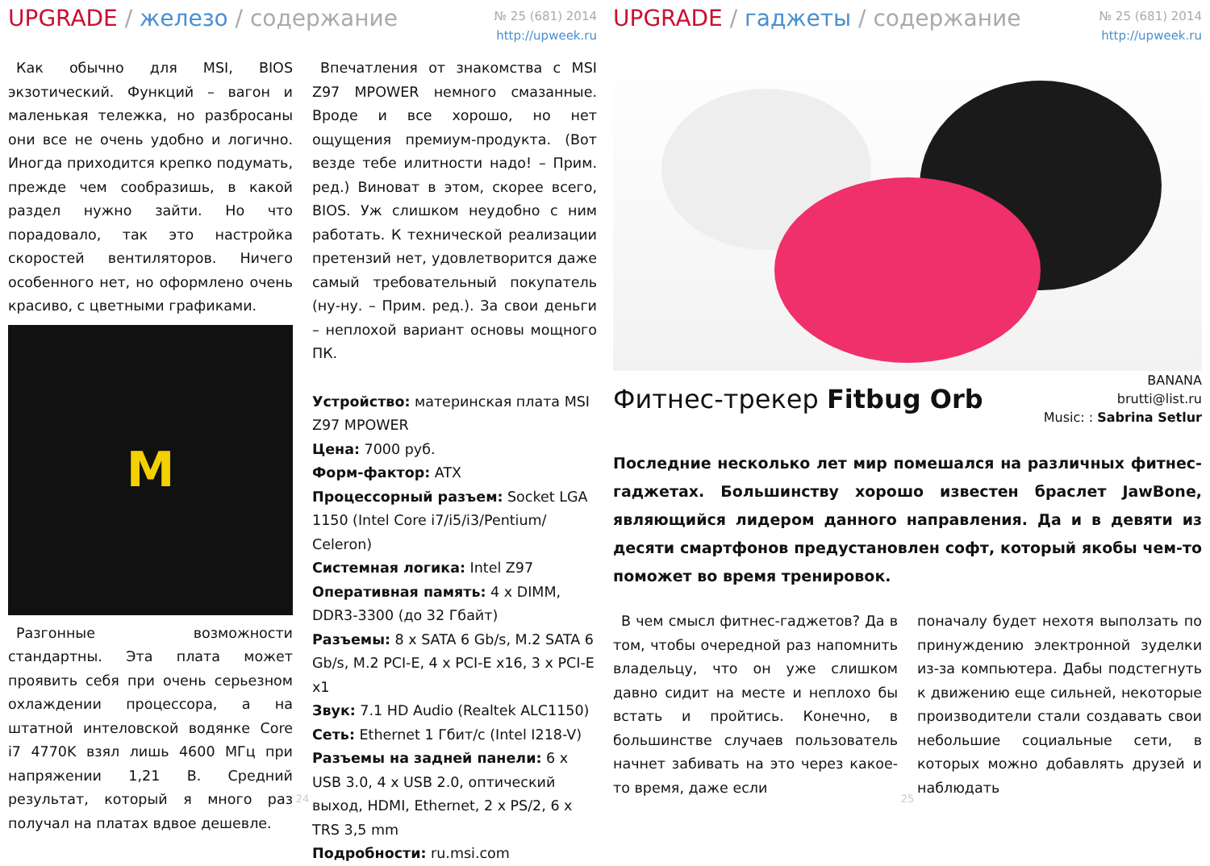UPGRADE / железо / содержание
№ 25 (681) 2014
http://upweek.ru
Как обычно для MSI, BIOS экзотический. Функций – вагон и маленькая тележка, но разбросаны они все не очень удобно и логично. Иногда приходится крепко подумать, прежде чем сообразишь, в какой раздел нужно зайти. Но что порадовало, так это настройка скоростей вентиляторов. Ничего особенного нет, но оформлено очень красиво, с цветными графиками.
M
Разгонные возможности стандартны. Эта плата может проявить себя при очень серьезном охлаждении процессора, а на штатной интеловской водянке Core i7 4770K взял лишь 4600 МГц при напряжении 1,21 В. Средний результат, который я много раз получал на платах вдвое дешевле.
Впечатления от знакомства с MSI Z97 MPOWER немного смазанные. Вроде и все хорошо, но нет ощущения премиум-продукта. (Вот везде тебе илитности надо! – Прим. ред.) Виноват в этом, скорее всего, BIOS. Уж слишком неудобно с ним работать. К технической реализации претензий нет, удовлетворится даже самый требовательный покупатель (ну-ну. – Прим. ред.). За свои деньги – неплохой вариант основы мощного ПК.
Устройство: материнская плата MSI Z97 MPOWER
Цена: 7000 руб.
Форм-фактор: ATX
Процессорный разъем: Socket LGA 1150 (Intel Core i7/i5/i3/Pentium/ Celeron)
Системная логика: Intel Z97
Оперативная память: 4 x DIMM, DDR3-3300 (до 32 Гбайт)
Разъемы: 8 x SATA 6 Gb/s, M.2 SATA 6 Gb/s, M.2 PCI-E, 4 x PCI-E x16, 3 x PCI-E x1
Звук: 7.1 HD Audio (Realtek ALC1150)
Сеть: Ethernet 1 Гбит/с (Intel I218-V)
Разъемы на задней панели: 6 x USB 3.0, 4 x USB 2.0, оптический выход, HDMI, Ethernet, 2 x PS/2, 6 x TRS 3,5 mm
Подробности: ru.msi.com
24
UPGRADE / гаджеты / содержание
№ 25 (681) 2014
http://upweek.ru
Фитнес-трекер Fitbug Orb
BANANA
brutti@list.ru
Music: : Sabrina Setlur
Последние несколько лет мир помешался на различных фитнес-гаджетах. Большинству хорошо известен браслет JawBone, являющийся лидером данного направления. Да и в девяти из десяти смартфонов предустановлен софт, который якобы чем-то поможет во время тренировок.
В чем смысл фитнес-гаджетов? Да в том, чтобы очередной раз напомнить владельцу, что он уже слишком давно сидит на месте и неплохо бы встать и пройтись. Конечно, в большинстве случаев пользователь начнет забивать на это через какое-то время, даже если
поначалу будет нехотя выползать по принуждению электронной зуделки из-за компьютера. Дабы подстегнуть к движению еще сильней, некоторые производители стали создавать свои небольшие социальные сети, в которых можно добавлять друзей и наблюдать
25